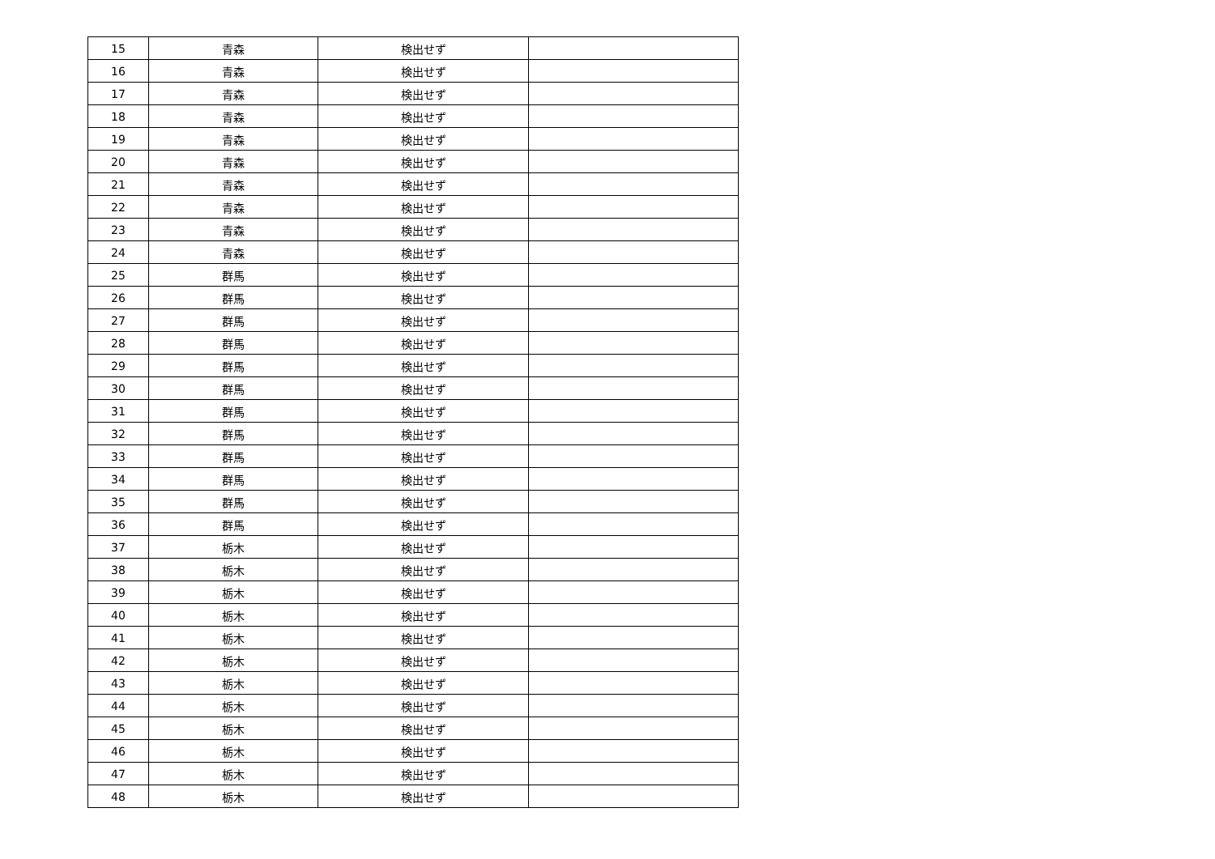| 15 | 青森 | 検出せず | |
| 16 | 青森 | 検出せず | |
| 17 | 青森 | 検出せず | |
| 18 | 青森 | 検出せず | |
| 19 | 青森 | 検出せず | |
| 20 | 青森 | 検出せず | |
| 21 | 青森 | 検出せず | |
| 22 | 青森 | 検出せず | |
| 23 | 青森 | 検出せず | |
| 24 | 青森 | 検出せず | |
| 25 | 群馬 | 検出せず | |
| 26 | 群馬 | 検出せず | |
| 27 | 群馬 | 検出せず | |
| 28 | 群馬 | 検出せず | |
| 29 | 群馬 | 検出せず | |
| 30 | 群馬 | 検出せず | |
| 31 | 群馬 | 検出せず | |
| 32 | 群馬 | 検出せず | |
| 33 | 群馬 | 検出せず | |
| 34 | 群馬 | 検出せず | |
| 35 | 群馬 | 検出せず | |
| 36 | 群馬 | 検出せず | |
| 37 | 栃木 | 検出せず | |
| 38 | 栃木 | 検出せず | |
| 39 | 栃木 | 検出せず | |
| 40 | 栃木 | 検出せず | |
| 41 | 栃木 | 検出せず | |
| 42 | 栃木 | 検出せず | |
| 43 | 栃木 | 検出せず | |
| 44 | 栃木 | 検出せず | |
| 45 | 栃木 | 検出せず | |
| 46 | 栃木 | 検出せず | |
| 47 | 栃木 | 検出せず | |
| 48 | 栃木 | 検出せず | |